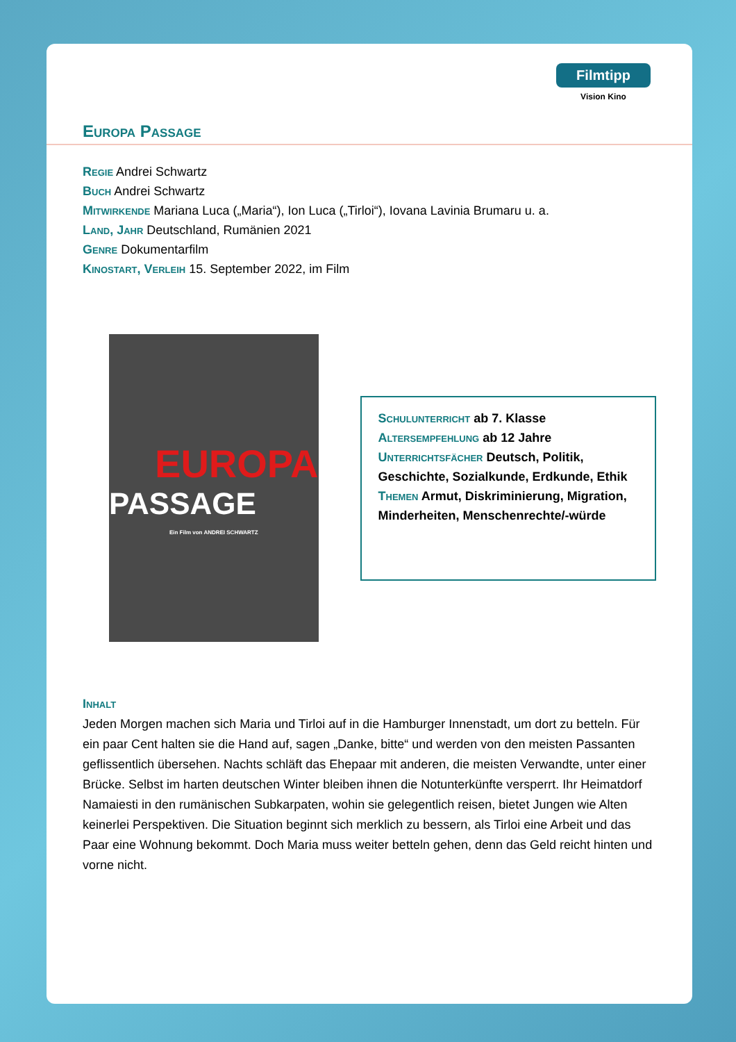Filmtipp
Vision Kino
Europa Passage
Regie Andrei Schwartz
Buch Andrei Schwartz
Mitwirkende Mariana Luca („Maria“), Ion Luca („Tirloi“), Iovana Lavinia Brumaru u. a.
Land, Jahr Deutschland, Rumänien 2021
Genre Dokumentarfilm
Kinostart, Verleih 15. September 2022, im Film
EUROPA
PASSAGE
Ein Film von ANDREI SCHWARTZ
Schulunterricht ab 7. Klasse
Altersempfehlung ab 12 Jahre
Unterrichtsfächer Deutsch, Politik, Geschichte, Sozialkunde, Erdkunde, Ethik
Themen Armut, Diskriminierung, Migration, Minderheiten, Menschenrechte/-würde
Inhalt
Jeden Morgen machen sich Maria und Tirloi auf in die Hamburger Innenstadt, um dort zu betteln. Für ein paar Cent halten sie die Hand auf, sagen „Danke, bitte“ und werden von den meisten Passanten geflissentlich übersehen. Nachts schläft das Ehepaar mit anderen, die meisten Verwandte, unter einer Brücke. Selbst im harten deutschen Winter bleiben ihnen die Notunterkünfte versperrt. Ihr Heimatdorf Namaiesti in den rumänischen Subkarpaten, wohin sie gelegentlich reisen, bietet Jungen wie Alten keinerlei Perspektiven. Die Situation beginnt sich merklich zu bessern, als Tirloi eine Arbeit und das Paar eine Wohnung bekommt. Doch Maria muss weiter betteln gehen, denn das Geld reicht hinten und vorne nicht.